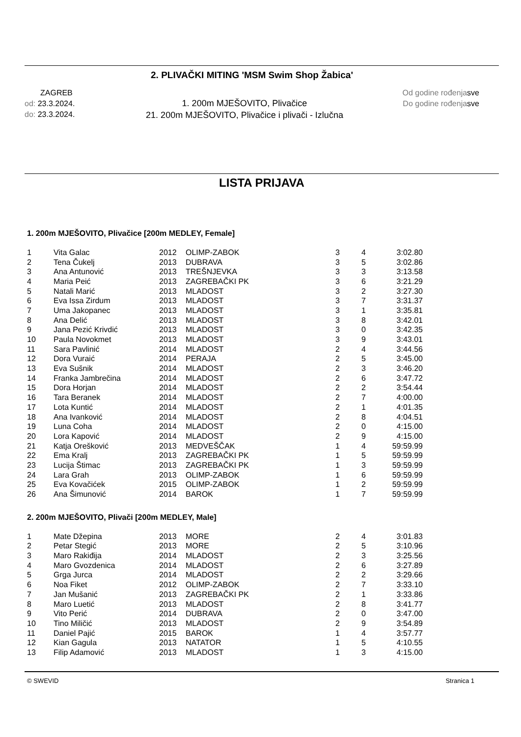2. PLIVAČKI MITING 'MSM Swim Shop Žabica'
ZAGREB
od: 23.3.2024.
do: 23.3.2024.
1. 200m MJEŠOVITO, Plivačice
21. 200m MJEŠOVITO, Plivačice i plivači - Izlučna
Od godine rođenjasve
Do godine rođenjasve
LISTA PRIJAVA
1. 200m MJEŠOVITO, Plivačice [200m MEDLEY, Female]
| 1 | Vita Galac | 2012 | OLIMP-ZABOK | 3 | 4 | 3:02.80 |
| 2 | Tena Čukelj | 2013 | DUBRAVA | 3 | 5 | 3:02.86 |
| 3 | Ana Antunović | 2013 | TREŠNJEVKA | 3 | 3 | 3:13.58 |
| 4 | Maria Peić | 2013 | ZAGREBAČKI PK | 3 | 6 | 3:21.29 |
| 5 | Natali Marić | 2013 | MLADOST | 3 | 2 | 3:27.30 |
| 6 | Eva Issa Zirdum | 2013 | MLADOST | 3 | 7 | 3:31.37 |
| 7 | Uma Jakopanec | 2013 | MLADOST | 3 | 1 | 3:35.81 |
| 8 | Ana Delić | 2013 | MLADOST | 3 | 8 | 3:42.01 |
| 9 | Jana Pezić Krivdić | 2013 | MLADOST | 3 | 0 | 3:42.35 |
| 10 | Paula Novokmet | 2013 | MLADOST | 3 | 9 | 3:43.01 |
| 11 | Sara Pavlinić | 2014 | MLADOST | 2 | 4 | 3:44.56 |
| 12 | Dora Vuraić | 2014 | PERAJA | 2 | 5 | 3:45.00 |
| 13 | Eva Sušnik | 2014 | MLADOST | 2 | 3 | 3:46.20 |
| 14 | Franka Jambrečina | 2014 | MLADOST | 2 | 6 | 3:47.72 |
| 15 | Dora Horjan | 2014 | MLADOST | 2 | 2 | 3:54.44 |
| 16 | Tara Beranek | 2014 | MLADOST | 2 | 7 | 4:00.00 |
| 17 | Lota Kuntić | 2014 | MLADOST | 2 | 1 | 4:01.35 |
| 18 | Ana Ivanković | 2014 | MLADOST | 2 | 8 | 4:04.51 |
| 19 | Luna Coha | 2014 | MLADOST | 2 | 0 | 4:15.00 |
| 20 | Lora Kapović | 2014 | MLADOST | 2 | 9 | 4:15.00 |
| 21 | Katja Orešković | 2013 | MEDVEŠČAK | 1 | 4 | 59:59.99 |
| 22 | Ema Kralj | 2013 | ZAGREBAČKI PK | 1 | 5 | 59:59.99 |
| 23 | Lucija Štimac | 2013 | ZAGREBAČKI PK | 1 | 3 | 59:59.99 |
| 24 | Lara Grah | 2013 | OLIMP-ZABOK | 1 | 6 | 59:59.99 |
| 25 | Eva Kovačićek | 2015 | OLIMP-ZABOK | 1 | 2 | 59:59.99 |
| 26 | Ana Šimunović | 2014 | BAROK | 1 | 7 | 59:59.99 |
2. 200m MJEŠOVITO, Plivači [200m MEDLEY, Male]
| 1 | Mate Džepina | 2013 | MORE | 2 | 4 | 3:01.83 |
| 2 | Petar Stegić | 2013 | MORE | 2 | 5 | 3:10.96 |
| 3 | Maro Rakiđija | 2014 | MLADOST | 2 | 3 | 3:25.56 |
| 4 | Maro Gvozdenica | 2014 | MLADOST | 2 | 6 | 3:27.89 |
| 5 | Grga Jurca | 2014 | MLADOST | 2 | 2 | 3:29.66 |
| 6 | Noa Fiket | 2012 | OLIMP-ZABOK | 2 | 7 | 3:33.10 |
| 7 | Jan Mušanić | 2013 | ZAGREBAČKI PK | 2 | 1 | 3:33.86 |
| 8 | Maro Luetić | 2013 | MLADOST | 2 | 8 | 3:41.77 |
| 9 | Vito Perić | 2014 | DUBRAVA | 2 | 0 | 3:47.00 |
| 10 | Tino Miličić | 2013 | MLADOST | 2 | 9 | 3:54.89 |
| 11 | Daniel Pajić | 2015 | BAROK | 1 | 4 | 3:57.77 |
| 12 | Kian Gagula | 2013 | NATATOR | 1 | 5 | 4:10.55 |
| 13 | Filip Adamović | 2013 | MLADOST | 1 | 3 | 4:15.00 |
© SWEVID Stranica 1